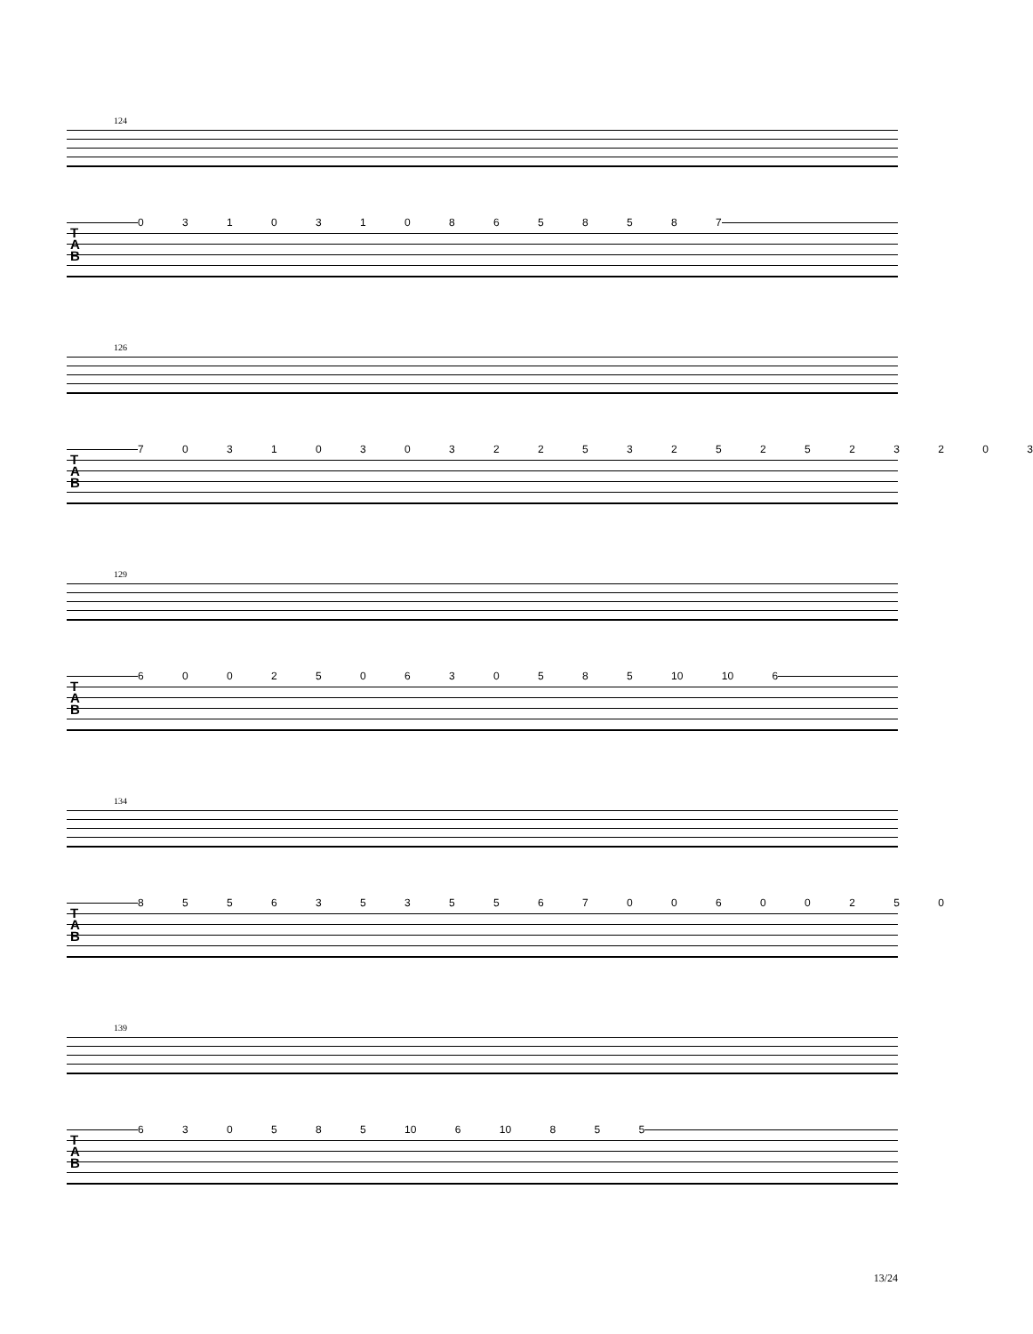124
0 3 1 0 3 1 0 8 6 5 8 5 8 7
T
A
B
126
7 0 3 1 0 3 0 3 2 2 5 3 2 5 2 5 2 3 2 0 3
T
A
B
129
6 0 0 2 5 0 6 3 0 5 8 5 10 10 6
T
A
B
134
8 5 5 6 3 5 3 5 5 6 7 0 0 6 0 0 2 5 0
T
A
B
139
6 3 0 5 8 5 10 6 10 8 5 5
T
A
B
13/24